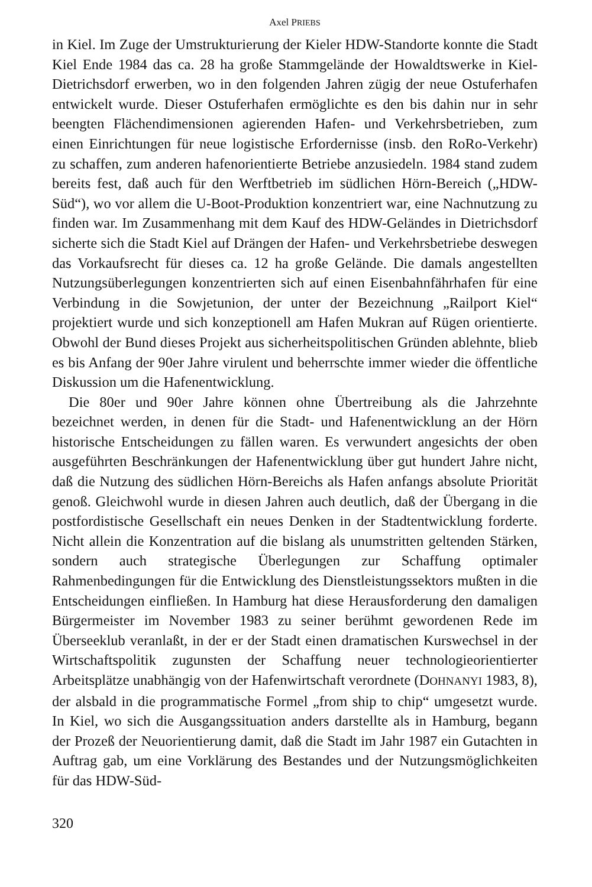Axel PRIEBS
in Kiel. Im Zuge der Umstrukturierung der Kieler HDW-Standorte konnte die Stadt Kiel Ende 1984 das ca. 28 ha große Stammgelände der Howaldtswerke in Kiel-Dietrichsdorf erwerben, wo in den folgenden Jahren zügig der neue Ostuferhafen entwickelt wurde. Dieser Ostuferhafen ermöglichte es den bis dahin nur in sehr beengten Flächendimensionen agierenden Hafen- und Verkehrsbetrieben, zum einen Einrichtungen für neue logistische Erfordernisse (insb. den RoRo-Verkehr) zu schaffen, zum anderen hafenorientierte Betriebe anzusiedeln. 1984 stand zudem bereits fest, daß auch für den Werftbetrieb im südlichen Hörn-Bereich („HDW-Süd“), wo vor allem die U-Boot-Produktion konzentriert war, eine Nachnutzung zu finden war. Im Zusammenhang mit dem Kauf des HDW-Geländes in Dietrichsdorf sicherte sich die Stadt Kiel auf Drängen der Hafen- und Verkehrsbetriebe deswegen das Vorkaufsrecht für dieses ca. 12 ha große Gelände. Die damals angestellten Nutzungsüberlegungen konzentrierten sich auf einen Eisenbahnfährhafen für eine Verbindung in die Sowjetunion, der unter der Bezeichnung „Railport Kiel“ projektiert wurde und sich konzeptionell am Hafen Mukran auf Rügen orientierte. Obwohl der Bund dieses Projekt aus sicherheitspolitischen Gründen ablehnte, blieb es bis Anfang der 90er Jahre virulent und beherrschte immer wieder die öffentliche Diskussion um die Hafenentwicklung.
Die 80er und 90er Jahre können ohne Übertreibung als die Jahrzehnte bezeichnet werden, in denen für die Stadt- und Hafenentwicklung an der Hörn historische Entscheidungen zu fällen waren. Es verwundert angesichts der oben ausgeführten Beschränkungen der Hafenentwicklung über gut hundert Jahre nicht, daß die Nutzung des südlichen Hörn-Bereichs als Hafen anfangs absolute Priorität genoß. Gleichwohl wurde in diesen Jahren auch deutlich, daß der Übergang in die postfordistische Gesellschaft ein neues Denken in der Stadtentwicklung forderte. Nicht allein die Konzentration auf die bislang als unumstritten geltenden Stärken, sondern auch strategische Überlegungen zur Schaffung optimaler Rahmenbedingungen für die Entwicklung des Dienstleistungssektors mußten in die Entscheidungen einfließen. In Hamburg hat diese Herausforderung den damaligen Bürgermeister im November 1983 zu seiner berühmt gewordenen Rede im Überseeklub veranlaßt, in der er der Stadt einen dramatischen Kurswechsel in der Wirtschaftspolitik zugunsten der Schaffung neuer technologieorientierter Arbeitsplätze unabhängig von der Hafenwirtschaft verordnete (DOHNANYI 1983, 8), der alsbald in die programmatische Formel „from ship to chip“ umgesetzt wurde. In Kiel, wo sich die Ausgangssituation anders darstellte als in Hamburg, begann der Prozeß der Neuorientierung damit, daß die Stadt im Jahr 1987 ein Gutachten in Auftrag gab, um eine Vorklärung des Bestandes und der Nutzungsmöglichkeiten für das HDW-Süd-
320